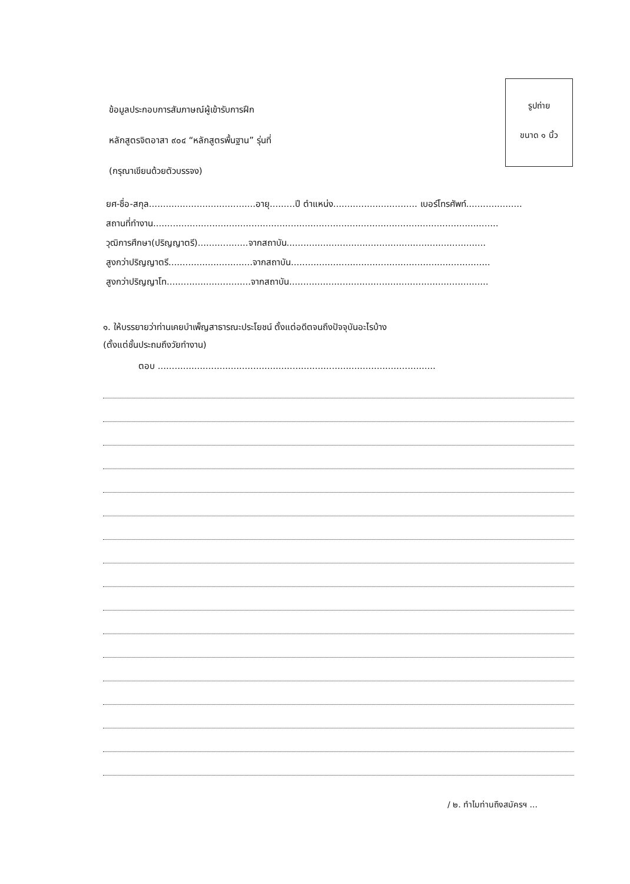รูปถ่าย
ขนาด ๑ นิ้ว
ข้อมูลประกอบการสัมภาษณ์ผู้เข้ารับการฝึก
หลักสูตรจิตอาสา ๙๐๔ “หลักสูตรพื้นฐาน” รุ่นที่
(กรุณาเขียนด้วยตัวบรรจง)
ยศ-ชื่อ-สกุล......................................อายุ.........ปี ตำแหน่ง.............................. เบอร์โทรศัพท์....................
สถานที่ทำงาน...........................................................................................................................
วุฒิการศึกษา(ปริญญาตรี)..................จากสถาบัน.......................................................................
สูงกว่าปริญญาตรี..............................จากสถาบัน.......................................................................
สูงกว่าปริญญาโท..............................จากสถาบัน.......................................................................
๑. ให้บรรยายว่าท่านเคยบำเพ็ญสาธารณะประโยชน์ ตั้งแต่อดีตจนถึงปัจจุบันอะไรบ้าง
(ตั้งแต่ชั้นประถมถึงวัยทำงาน)
ตอบ ...................................................................................................
/ ๒. ทำไมท่านถึงสมัครฯ ...